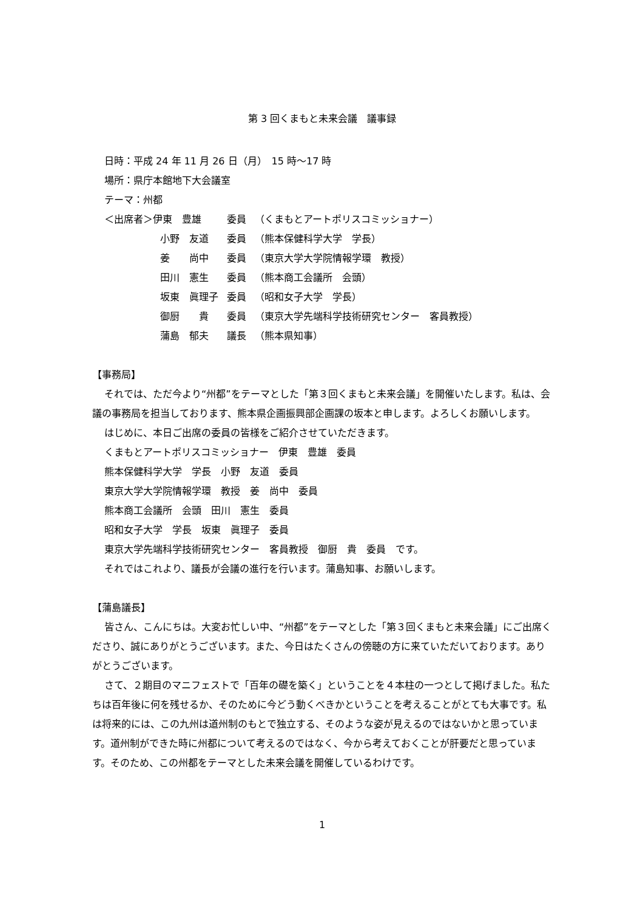第 3 回くまもと未来会議　議事録
日時：平成 24 年 11 月 26 日（月）　15 時～17 時
場所：県庁本館地下大会議室
テーマ：州都
| ＜出席者＞伊東 豊雄 | 委員 | （くまもとアートポリスコミッショナー） |
| 小野 友道 | 委員 | （熊本保健科学大学 学長） |
| 姜 尚中 | 委員 | （東京大学大学院情報学環 教授） |
| 田川 憲生 | 委員 | （熊本商工会議所 会頭） |
| 坂東 眞理子 | 委員 | （昭和女子大学 学長） |
| 御厨 貴 | 委員 | （東京大学先端科学技術研究センター 客員教授） |
| 蒲島 郁夫 | 議長 | （熊本県知事） |
【事務局】
それでは、ただ今より“州都”をテーマとした「第３回くまもと未来会議」を開催いたします。私は、会議の事務局を担当しております、熊本県企画振興部企画課の坂本と申します。よろしくお願いします。
はじめに、本日ご出席の委員の皆様をご紹介させていただきます。
くまもとアートポリスコミッショナー　伊東　豊雄　委員
熊本保健科学大学　学長　小野　友道　委員
東京大学大学院情報学環　教授　姜　尚中　委員
熊本商工会議所　会頭　田川　憲生　委員
昭和女子大学　学長　坂東　眞理子　委員
東京大学先端科学技術研究センター　客員教授　御厨　貴　委員　です。
それではこれより、議長が会議の進行を行います。蒲島知事、お願いします。
【蒲島議長】
皆さん、こんにちは。大変お忙しい中、“州都”をテーマとした「第３回くまもと未来会議」にご出席くださり、誠にありがとうございます。また、今日はたくさんの傍聴の方に来ていただいております。ありがとうございます。
さて、２期目のマニフェストで「百年の礎を築く」ということを４本柱の一つとして掲げました。私たちは百年後に何を残せるか、そのために今どう動くべきかということを考えることがとても大事です。私は将来的には、この九州は道州制のもとで独立する、そのような姿が見えるのではないかと思っています。道州制ができた時に州都について考えるのではなく、今から考えておくことが肝要だと思っています。そのため、この州都をテーマとした未来会議を開催しているわけです。
1